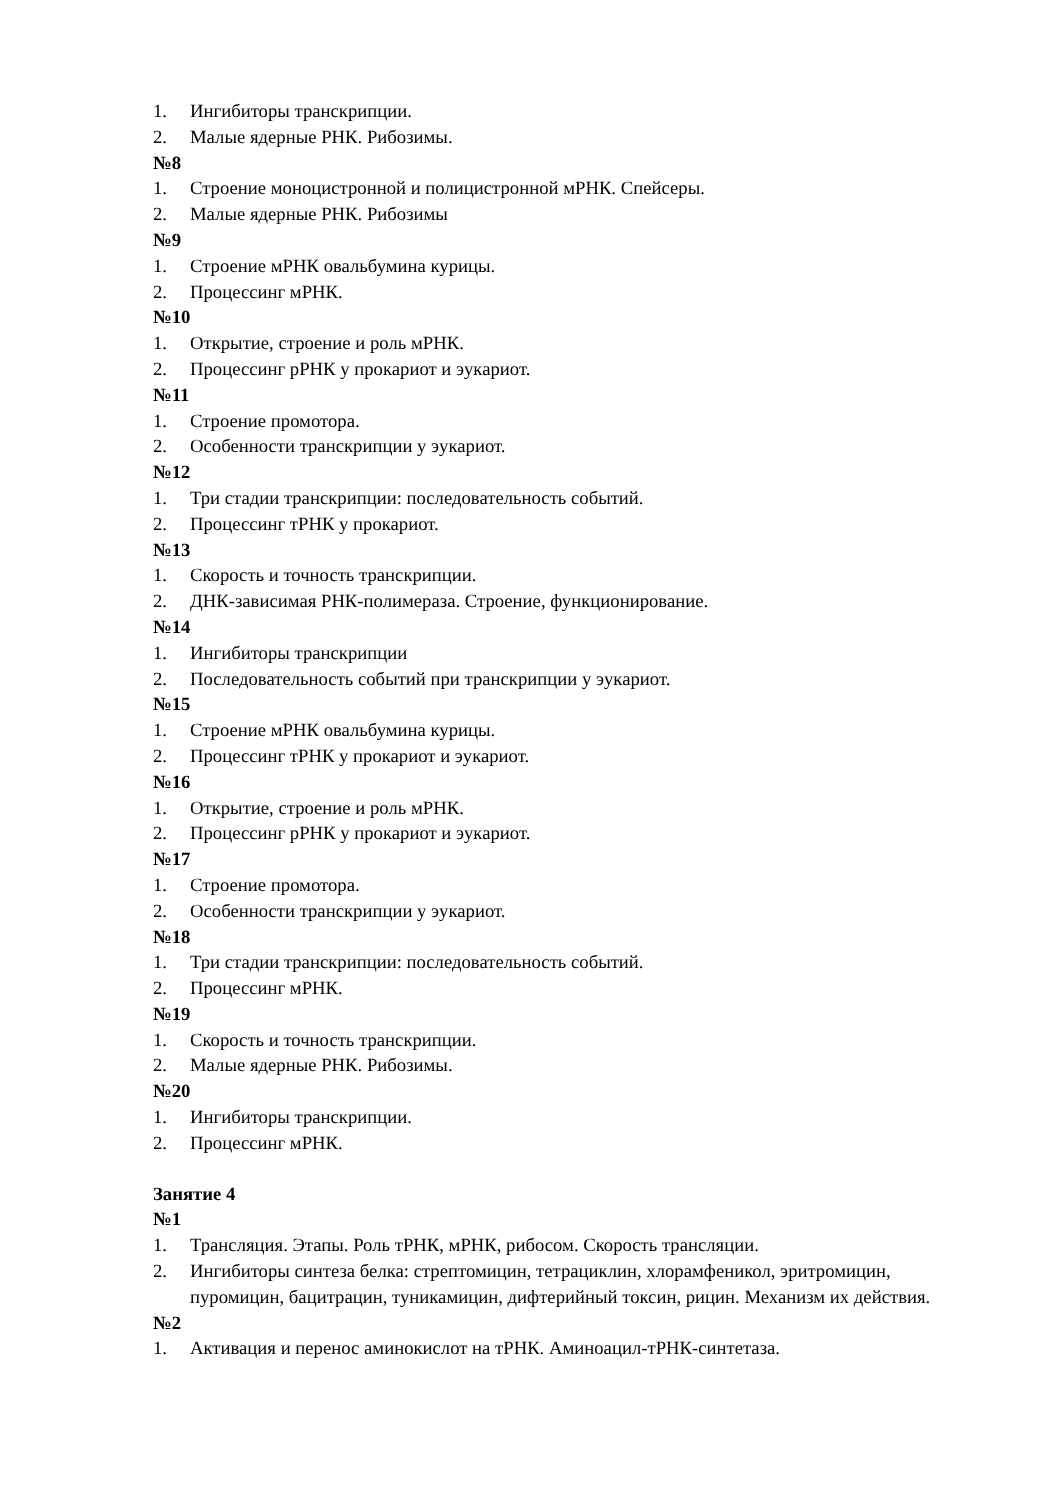1. Ингибиторы транскрипции.
2. Малые ядерные РНК. Рибозимы.
№8
1. Строение моноцистронной и полицистронной мРНК. Спейсеры.
2. Малые ядерные РНК. Рибозимы
№9
1. Строение мРНК овальбумина курицы.
2. Процессинг мРНК.
№10
1. Открытие, строение и роль мРНК.
2. Процессинг рРНК у прокариот и эукариот.
№11
1. Строение промотора.
2. Особенности транскрипции у эукариот.
№12
1. Три стадии транскрипции: последовательность событий.
2. Процессинг тРНК у прокариот.
№13
1. Скорость и точность транскрипции.
2. ДНК-зависимая РНК-полимераза. Строение, функционирование.
№14
1. Ингибиторы транскрипции
2. Последовательность событий при транскрипции у эукариот.
№15
1. Строение мРНК овальбумина курицы.
2. Процессинг тРНК у прокариот и эукариот.
№16
1. Открытие, строение и роль мРНК.
2. Процессинг рРНК у прокариот и эукариот.
№17
1. Строение промотора.
2. Особенности транскрипции у эукариот.
№18
1. Три стадии транскрипции: последовательность событий.
2. Процессинг мРНК.
№19
1. Скорость и точность транскрипции.
2. Малые ядерные РНК. Рибозимы.
№20
1. Ингибиторы транскрипции.
2. Процессинг мРНК.
Занятие 4
№1
1. Трансляция. Этапы. Роль тРНК, мРНК, рибосом. Скорость трансляции.
2. Ингибиторы синтеза белка: стрептомицин, тетрациклин, хлорамфеникол, эритромицин, пуромицин, бацитрацин, туникамицин, дифтерийный токсин, рицин. Механизм их действия.
№2
1. Активация и перенос аминокислот на тРНК. Аминоацил-тРНК-синтетаза.